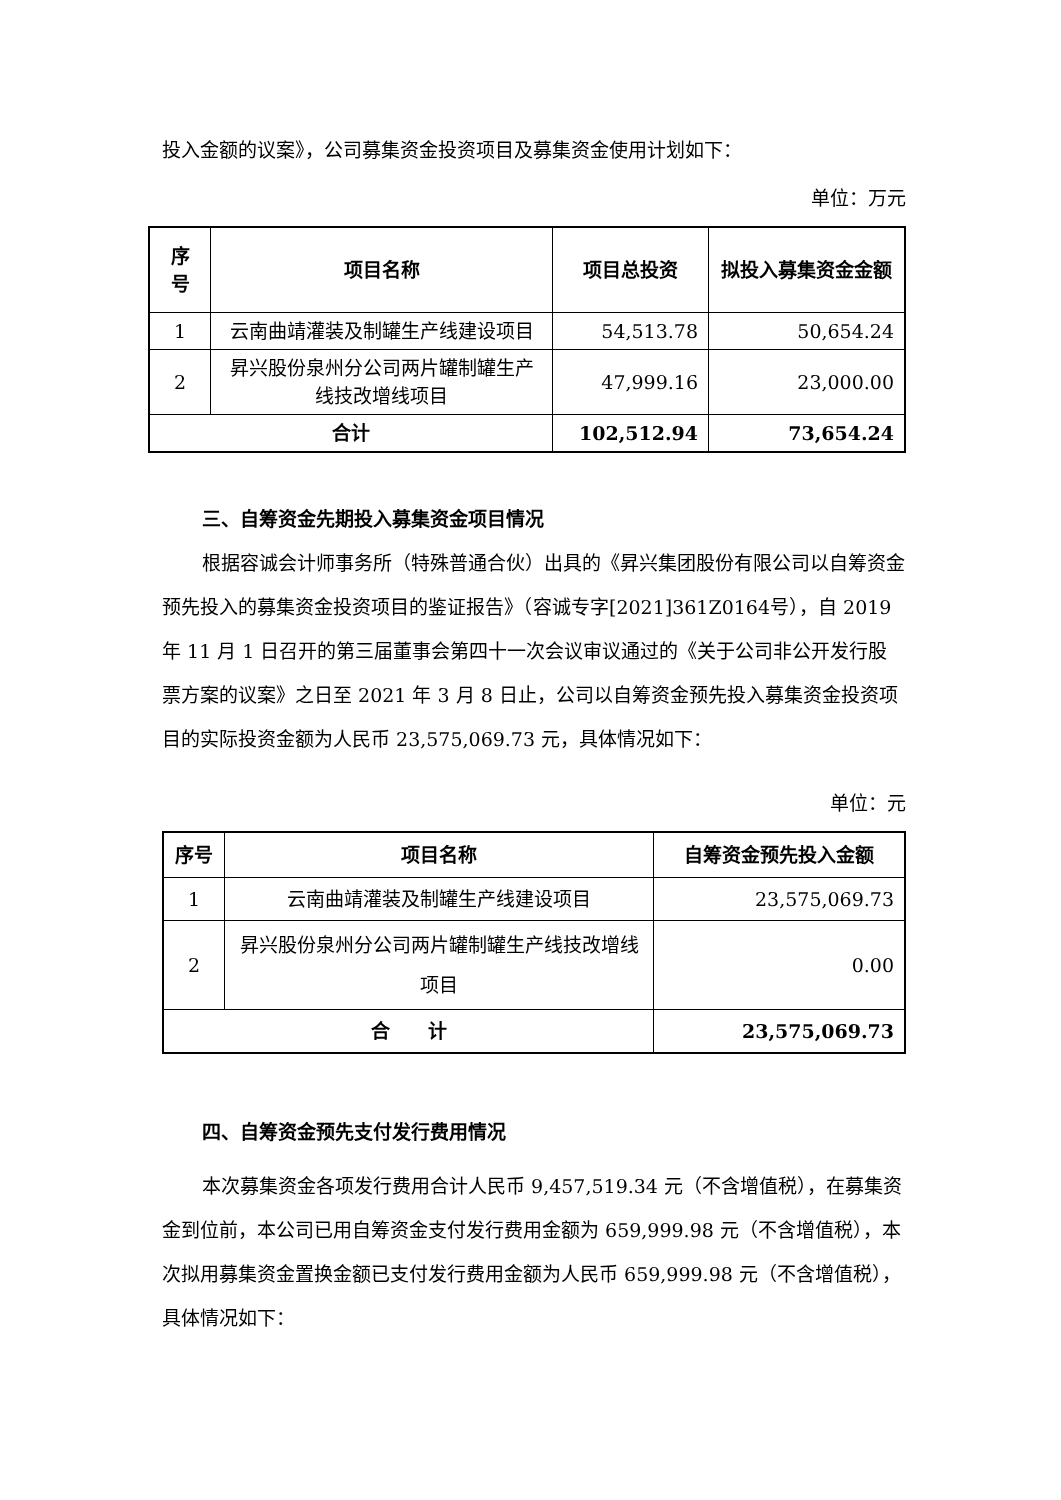投入金额的议案》，公司募集资金投资项目及募集资金使用计划如下：
单位：万元
| 序 号 | 项目名称 | 项目总投资 | 拟投入募集资金金额 |
| --- | --- | --- | --- |
| 1 | 云南曲靖灌装及制罐生产线建设项目 | 54,513.78 | 50,654.24 |
| 2 | 昇兴股份泉州分公司两片罐制罐生产线技改增线项目 | 47,999.16 | 23,000.00 |
| 合计 | | 102,512.94 | 73,654.24 |
三、自筹资金先期投入募集资金项目情况
根据容诚会计师事务所（特殊普通合伙）出具的《昇兴集团股份有限公司以自筹资金预先投入的募集资金投资项目的鉴证报告》（容诚专字[2021]361Z0164号），自 2019 年 11 月 1 日召开的第三届董事会第四十一次会议审议通过的《关于公司非公开发行股票方案的议案》之日至 2021 年 3 月 8 日止，公司以自筹资金预先投入募集资金投资项目的实际投资金额为人民币 23,575,069.73 元，具体情况如下：
单位：元
| 序号 | 项目名称 | 自筹资金预先投入金额 |
| --- | --- | --- |
| 1 | 云南曲靖灌装及制罐生产线建设项目 | 23,575,069.73 |
| 2 | 昇兴股份泉州分公司两片罐制罐生产线技改增线项目 | 0.00 |
| 合 计 | | 23,575,069.73 |
四、自筹资金预先支付发行费用情况
本次募集资金各项发行费用合计人民币 9,457,519.34 元（不含增值税），在募集资金到位前，本公司已用自筹资金支付发行费用金额为 659,999.98 元（不含增值税），本次拟用募集资金置换金额已支付发行费用金额为人民币 659,999.98 元（不含增值税），具体情况如下：